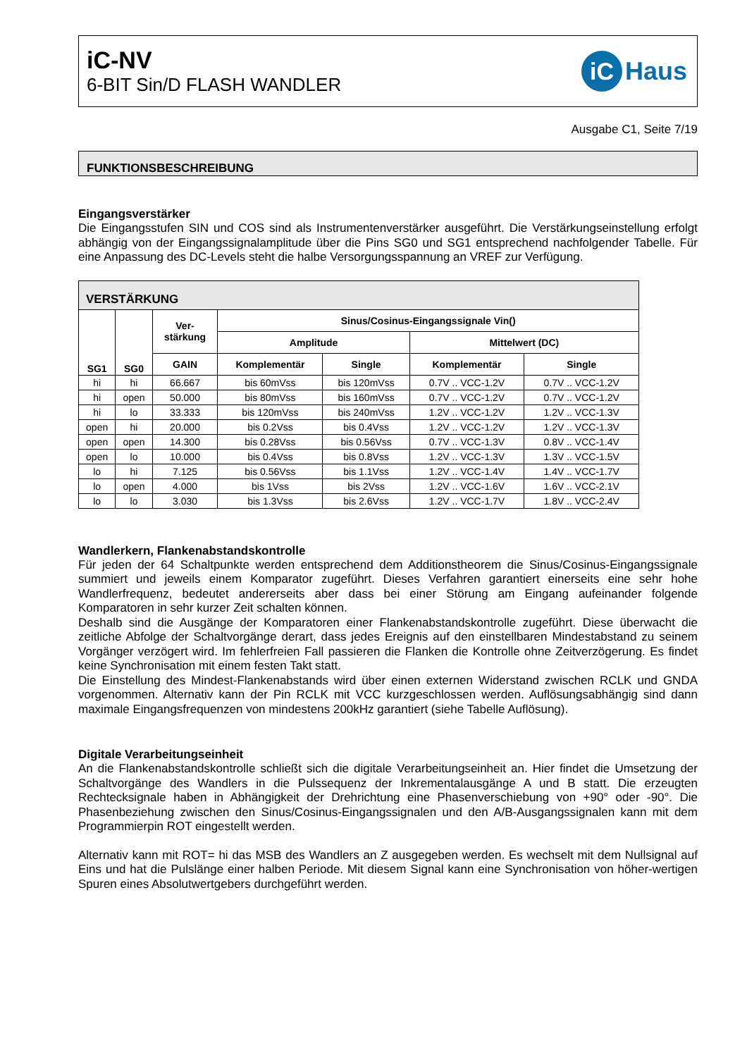iC-NV
6-BIT Sin/D FLASH WANDLER
iC Haus
Ausgabe C1, Seite 7/19
FUNKTIONSBESCHREIBUNG
Eingangsverstärker
Die Eingangsstufen SIN und COS sind als Instrumentenverstärker ausgeführt. Die Verstärkungseinstellung erfolgt abhängig von der Eingangssignalamplitude über die Pins SG0 und SG1 entsprechend nachfolgender Tabelle. Für eine Anpassung des DC-Levels steht die halbe Versorgungsspannung an VREF zur Verfügung.
| VERSTÄRKUNG | | | | | | |
| --- | --- | --- | --- | --- | --- | --- |
| SG1 | SG0 | Ver- stärkung | Sinus/Cosinus-Eingangssignale Vin() | | | |
| | | | Amplitude | | Mittelwert (DC) | |
| | | GAIN | Komplementär | Single | Komplementär | Single |
| hi | hi | 66.667 | bis 60mVss | bis 120mVss | 0.7V .. VCC-1.2V | 0.7V .. VCC-1.2V |
| hi | open | 50.000 | bis 80mVss | bis 160mVss | 0.7V .. VCC-1.2V | 0.7V .. VCC-1.2V |
| hi | lo | 33.333 | bis 120mVss | bis 240mVss | 1.2V .. VCC-1.2V | 1.2V .. VCC-1.3V |
| open | hi | 20.000 | bis 0.2Vss | bis 0.4Vss | 1.2V .. VCC-1.2V | 1.2V .. VCC-1.3V |
| open | open | 14.300 | bis 0.28Vss | bis 0.56Vss | 0.7V .. VCC-1.3V | 0.8V .. VCC-1.4V |
| open | lo | 10.000 | bis 0.4Vss | bis 0.8Vss | 1.2V .. VCC-1.3V | 1.3V .. VCC-1.5V |
| lo | hi | 7.125 | bis 0.56Vss | bis 1.1Vss | 1.2V .. VCC-1.4V | 1.4V .. VCC-1.7V |
| lo | open | 4.000 | bis 1Vss | bis 2Vss | 1.2V .. VCC-1.6V | 1.6V .. VCC-2.1V |
| lo | lo | 3.030 | bis 1.3Vss | bis 2.6Vss | 1.2V .. VCC-1.7V | 1.8V .. VCC-2.4V |
Wandlerkern, Flankenabstandskontrolle
Für jeden der 64 Schaltpunkte werden entsprechend dem Additionstheorem die Sinus/Cosinus-Eingangssignale summiert und jeweils einem Komparator zugeführt. Dieses Verfahren garantiert einerseits eine sehr hohe Wandlerfrequenz, bedeutet andererseits aber dass bei einer Störung am Eingang aufeinander folgende Komparatoren in sehr kurzer Zeit schalten können.
Deshalb sind die Ausgänge der Komparatoren einer Flankenabstandskontrolle zugeführt. Diese überwacht die zeitliche Abfolge der Schaltvorgänge derart, dass jedes Ereignis auf den einstellbaren Mindestabstand zu seinem Vorgänger verzögert wird. Im fehlerfreien Fall passieren die Flanken die Kontrolle ohne Zeitverzögerung. Es findet keine Synchronisation mit einem festen Takt statt.
Die Einstellung des Mindest-Flankenabstands wird über einen externen Widerstand zwischen RCLK und GNDA vorgenommen. Alternativ kann der Pin RCLK mit VCC kurzgeschlossen werden. Auflösungsabhängig sind dann maximale Eingangsfrequenzen von mindestens 200kHz garantiert (siehe Tabelle Auflösung).
Digitale Verarbeitungseinheit
An die Flankenabstandskontrolle schließt sich die digitale Verarbeitungseinheit an. Hier findet die Umsetzung der Schaltvorgänge des Wandlers in die Pulssequenz der Inkrementalausgänge A und B statt. Die erzeugten Rechtecksignale haben in Abhängigkeit der Drehrichtung eine Phasenverschiebung von +90° oder -90°. Die Phasenbeziehung zwischen den Sinus/Cosinus-Eingangssignalen und den A/B-Ausgangssignalen kann mit dem Programmierpin ROT eingestellt werden.
Alternativ kann mit ROT= hi das MSB des Wandlers an Z ausgegeben werden. Es wechselt mit dem Nullsignal auf Eins und hat die Pulslänge einer halben Periode. Mit diesem Signal kann eine Synchronisation von höher-wertigen Spuren eines Absolutwertgebers durchgeführt werden.